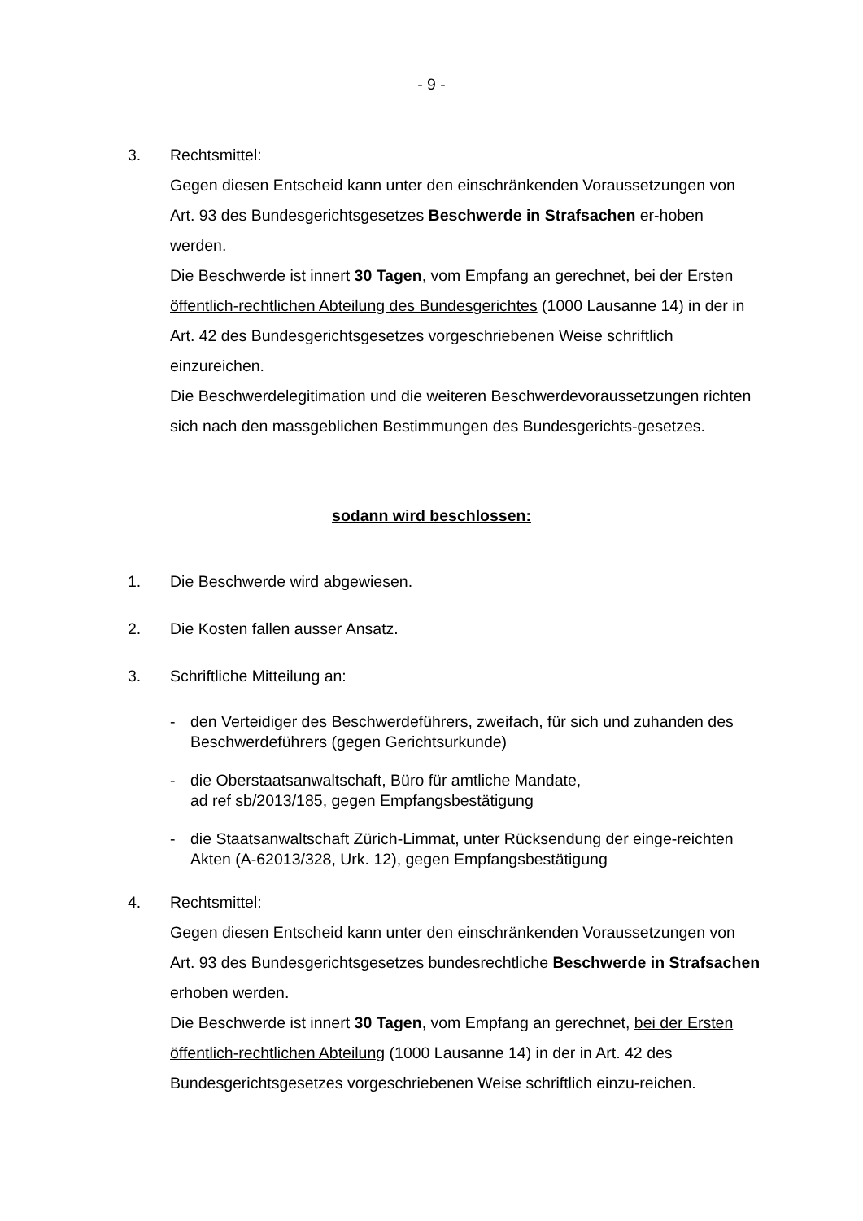- 9 -
3. Rechtsmittel:
Gegen diesen Entscheid kann unter den einschränkenden Voraussetzungen von Art. 93 des Bundesgerichtsgesetzes Beschwerde in Strafsachen er-hoben werden.
Die Beschwerde ist innert 30 Tagen, vom Empfang an gerechnet, bei der Ersten öffentlich-rechtlichen Abteilung des Bundesgerichtes (1000 Lausanne 14) in der in Art. 42 des Bundesgerichtsgesetzes vorgeschriebenen Weise schriftlich einzureichen.
Die Beschwerdelegitimation und die weiteren Beschwerdevoraussetzungen richten sich nach den massgeblichen Bestimmungen des Bundesgerichts-gesetzes.
sodann wird beschlossen:
1. Die Beschwerde wird abgewiesen.
2. Die Kosten fallen ausser Ansatz.
3. Schriftliche Mitteilung an:
- den Verteidiger des Beschwerdeführers, zweifach, für sich und zuhanden des Beschwerdeführers (gegen Gerichtsurkunde)
- die Oberstaatsanwaltschaft, Büro für amtliche Mandate,
ad ref sb/2013/185, gegen Empfangsbestätigung
- die Staatsanwaltschaft Zürich-Limmat, unter Rücksendung der einge-reichten Akten (A-62013/328, Urk. 12), gegen Empfangsbestätigung
4. Rechtsmittel:
Gegen diesen Entscheid kann unter den einschränkenden Voraussetzungen von Art. 93 des Bundesgerichtsgesetzes bundesrechtliche Beschwerde in Strafsachen erhoben werden.
Die Beschwerde ist innert 30 Tagen, vom Empfang an gerechnet, bei der Ersten öffentlich-rechtlichen Abteilung (1000 Lausanne 14) in der in Art. 42 des Bundesgerichtsgesetzes vorgeschriebenen Weise schriftlich einzu-reichen.